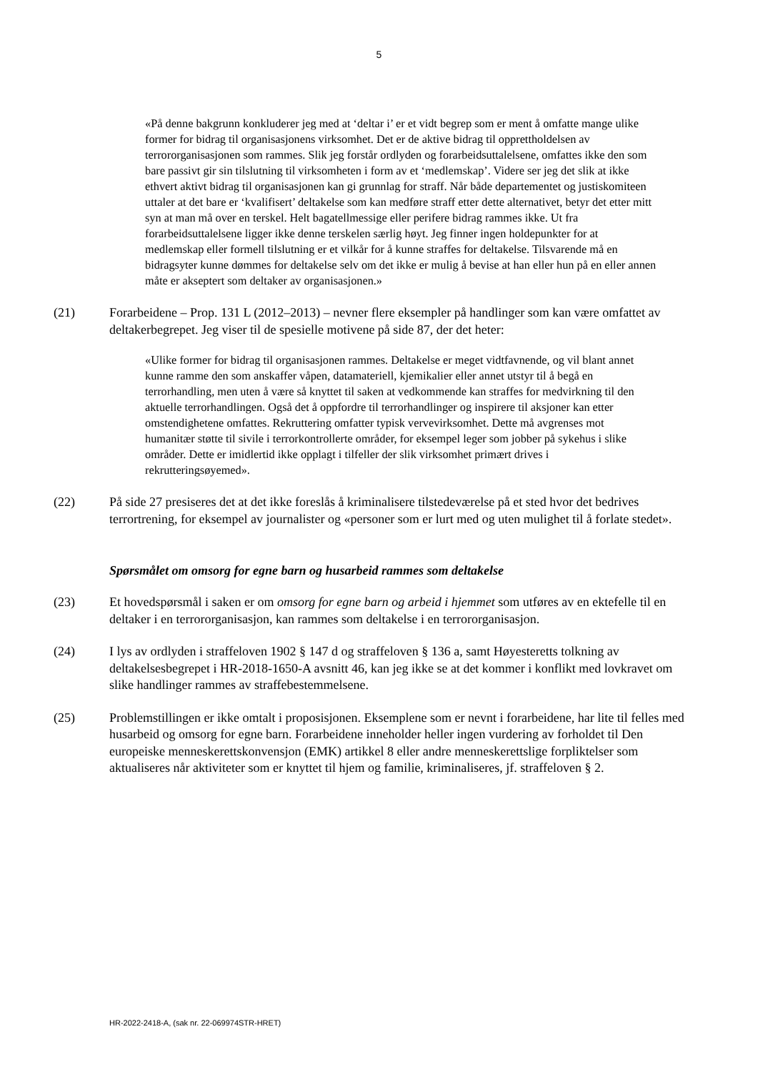5
«På denne bakgrunn konkluderer jeg med at ‘deltar i’ er et vidt begrep som er ment å omfatte mange ulike former for bidrag til organisasjonens virksomhet. Det er de aktive bidrag til opprettholdelsen av terrororganisasjonen som rammes. Slik jeg forstår ordlyden og forarbeidsuttalelsene, omfattes ikke den som bare passivt gir sin tilslutning til virksomheten i form av et ‘medlemskap’. Videre ser jeg det slik at ikke ethvert aktivt bidrag til organisasjonen kan gi grunnlag for straff. Når både departementet og justiskomiteen uttaler at det bare er ‘kvalifisert’ deltakelse som kan medføre straff etter dette alternativet, betyr det etter mitt syn at man må over en terskel. Helt bagatellmessige eller perifere bidrag rammes ikke. Ut fra forarbeidsuttalelsene ligger ikke denne terskelen særlig høyt. Jeg finner ingen holdepunkter for at medlemskap eller formell tilslutning er et vilkår for å kunne straffes for deltakelse. Tilsvarende må en bidragsyter kunne dømmes for deltakelse selv om det ikke er mulig å bevise at han eller hun på en eller annen måte er akseptert som deltaker av organisasjonen.»
(21) Forarbeidene – Prop. 131 L (2012–2013) – nevner flere eksempler på handlinger som kan være omfattet av deltakerbegrepet. Jeg viser til de spesielle motivene på side 87, der det heter:
«Ulike former for bidrag til organisasjonen rammes. Deltakelse er meget vidtfavnende, og vil blant annet kunne ramme den som anskaffer våpen, datamateriell, kjemikalier eller annet utstyr til å begå en terrorhandling, men uten å være så knyttet til saken at vedkommende kan straffes for medvirkning til den aktuelle terrorhandlingen. Også det å oppfordre til terrorhandlinger og inspirere til aksjoner kan etter omstendighetene omfattes. Rekruttering omfatter typisk vervevirksomhet. Dette må avgrenses mot humanitær støtte til sivile i terrorkontrollerte områder, for eksempel leger som jobber på sykehus i slike områder. Dette er imidlertid ikke opplagt i tilfeller der slik virksomhet primært drives i rekrutteringsøyemed».
(22) På side 27 presiseres det at det ikke foreslås å kriminalisere tilstedeværelse på et sted hvor det bedrives terrortrening, for eksempel av journalister og «personer som er lurt med og uten mulighet til å forlate stedet».
Spørsmålet om omsorg for egne barn og husarbeid rammes som deltakelse
(23) Et hovedspørsmål i saken er om omsorg for egne barn og arbeid i hjemmet som utføres av en ektefelle til en deltaker i en terrororganisasjon, kan rammes som deltakelse i en terrororganisasjon.
(24) I lys av ordlyden i straffeloven 1902 § 147 d og straffeloven § 136 a, samt Høyesteretts tolkning av deltakelsesbegrepet i HR-2018-1650-A avsnitt 46, kan jeg ikke se at det kommer i konflikt med lovkravet om slike handlinger rammes av straffebestemmelsene.
(25) Problemstillingen er ikke omtalt i proposisjonen. Eksemplene som er nevnt i forarbeidene, har lite til felles med husarbeid og omsorg for egne barn. Forarbeidene inneholder heller ingen vurdering av forholdet til Den europeiske menneskerettskonvensjon (EMK) artikkel 8 eller andre menneskerettslige forpliktelser som aktualiseres når aktiviteter som er knyttet til hjem og familie, kriminaliseres, jf. straffeloven § 2.
HR-2022-2418-A, (sak nr. 22-069974STR-HRET)